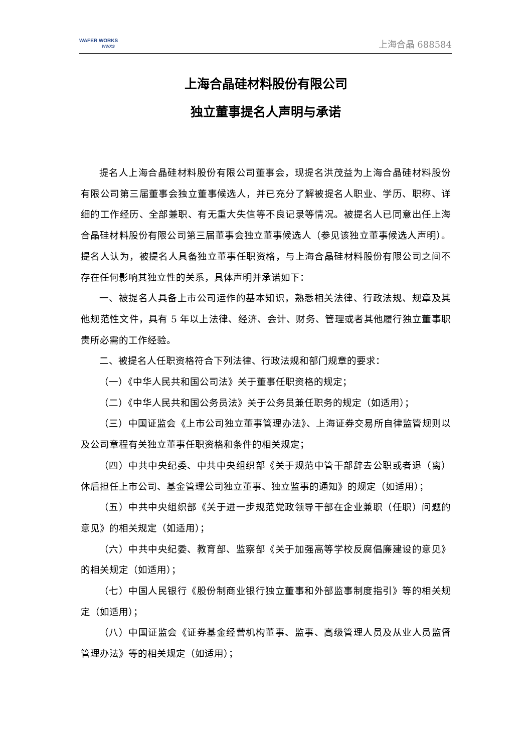WAFER WORKS
WWXS
上海合晶 688584
上海合晶硅材料股份有限公司
独立董事提名人声明与承诺
提名人上海合晶硅材料股份有限公司董事会，现提名洪茂益为上海合晶硅材料股份有限公司第三届董事会独立董事候选人，并已充分了解被提名人职业、学历、职称、详细的工作经历、全部兼职、有无重大失信等不良记录等情况。被提名人已同意出任上海合晶硅材料股份有限公司第三届董事会独立董事候选人（参见该独立董事候选人声明）。提名人认为，被提名人具备独立董事任职资格，与上海合晶硅材料股份有限公司之间不存在任何影响其独立性的关系，具体声明并承诺如下：
一、被提名人具备上市公司运作的基本知识，熟悉相关法律、行政法规、规章及其他规范性文件，具有 5 年以上法律、经济、会计、财务、管理或者其他履行独立董事职责所必需的工作经验。
二、被提名人任职资格符合下列法律、行政法规和部门规章的要求：
（一）《中华人民共和国公司法》关于董事任职资格的规定；
（二）《中华人民共和国公务员法》关于公务员兼任职务的规定（如适用）；
（三）中国证监会《上市公司独立董事管理办法》、上海证券交易所自律监管规则以及公司章程有关独立董事任职资格和条件的相关规定；
（四）中共中央纪委、中共中央组织部《关于规范中管干部辞去公职或者退（离）休后担任上市公司、基金管理公司独立董事、独立监事的通知》的规定（如适用）；
（五）中共中央组织部《关于进一步规范党政领导干部在企业兼职（任职）问题的意见》的相关规定（如适用）；
（六）中共中央纪委、教育部、监察部《关于加强高等学校反腐倡廉建设的意见》的相关规定（如适用）；
（七）中国人民银行《股份制商业银行独立董事和外部监事制度指引》等的相关规定（如适用）；
（八）中国证监会《证券基金经营机构董事、监事、高级管理人员及从业人员监督管理办法》等的相关规定（如适用）；